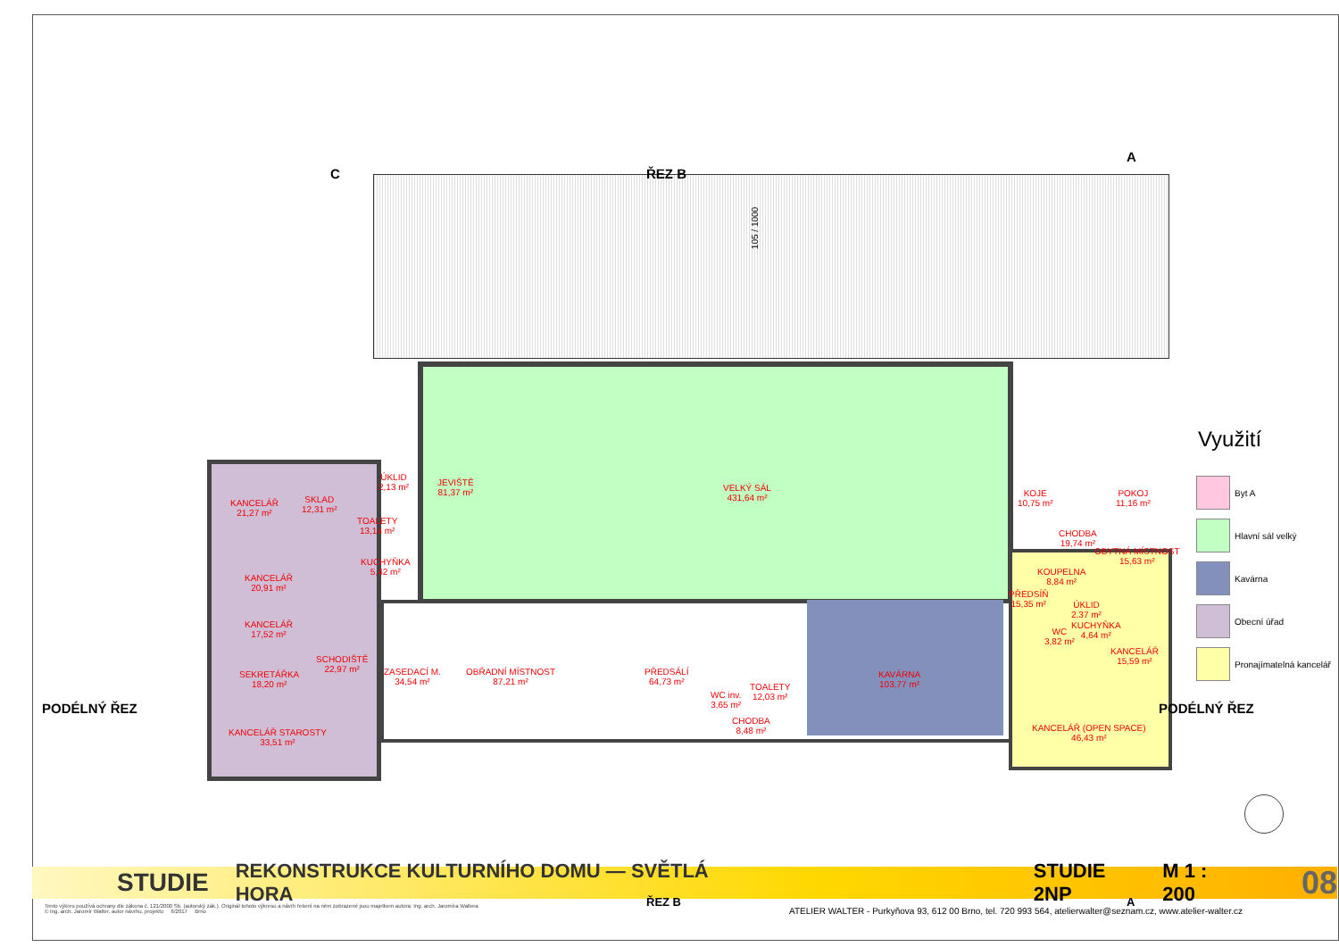C ŘEZ B
A
105 / 1000
JEVIŠTĚ
81,37 m²
VELKÝ SÁL
431,64 m²
KANCELÁŘ
21,27 m²
SKLAD
12,31 m²
ÚKLID
2,13 m²
TOALETY
13,14 m²
KUCHYŇKA
5,42 m²
KANCELÁŘ
20,91 m²
KANCELÁŘ
17,52 m²
SCHODIŠTĚ
22,97 m²
SEKRETÁŘKA
18,20 m²
ZASEDACÍ M.
34,54 m²
OBŘADNÍ MÍSTNOST
87,21 m²
PŘEDSÁLÍ
64,73 m²
WC inv.
3,65 m²
TOALETY
12,03 m²
CHODBA
8,48 m²
KAVÁRNA
103,77 m²
KANCELÁŘ STAROSTY
33,51 m²
KOJE
10,75 m²
POKOJ
11,16 m²
CHODBA
19,74 m²
OBYTNÁ MÍSTNOST
15,63 m²
KOUPELNA
8,84 m²
PŘEDSÍŇ
15,35 m²
ÚKLID
2,37 m²
KUCHYŇKA
4,64 m²
WC
3,82 m²
KANCELÁŘ
15,59 m²
KANCELÁŘ (OPEN SPACE)
46,43 m²
PODÉLNÝ ŘEZ PODÉLNÝ ŘEZ
Využití
Byt A
Hlavní sál velký
Kavárna
Obecní úřad
Pronajímatelná kancelář
STUDIE REKONSTRUKCE KULTURNÍHO DOMU — SVĚTLÁ HORA STUDIE 2NP M 1 : 200 08
Tento výkres používá ochrany dle zákona č. 121/2000 Sb. (autorský zák.). Originál tohoto výkresu a návrh řešení na něm zobrazené jsou majetkem autora: Ing. arch. Jaromíra Waltera
© Ing. arch. Jaromír Walter, autor návrhu, projektu 6/2017 Brno
ŘEZ B A
ATELIER WALTER - Purkyňova 93, 612 00 Brno, tel. 720 993 564, atelierwalter@seznam.cz, www.atelier-walter.cz